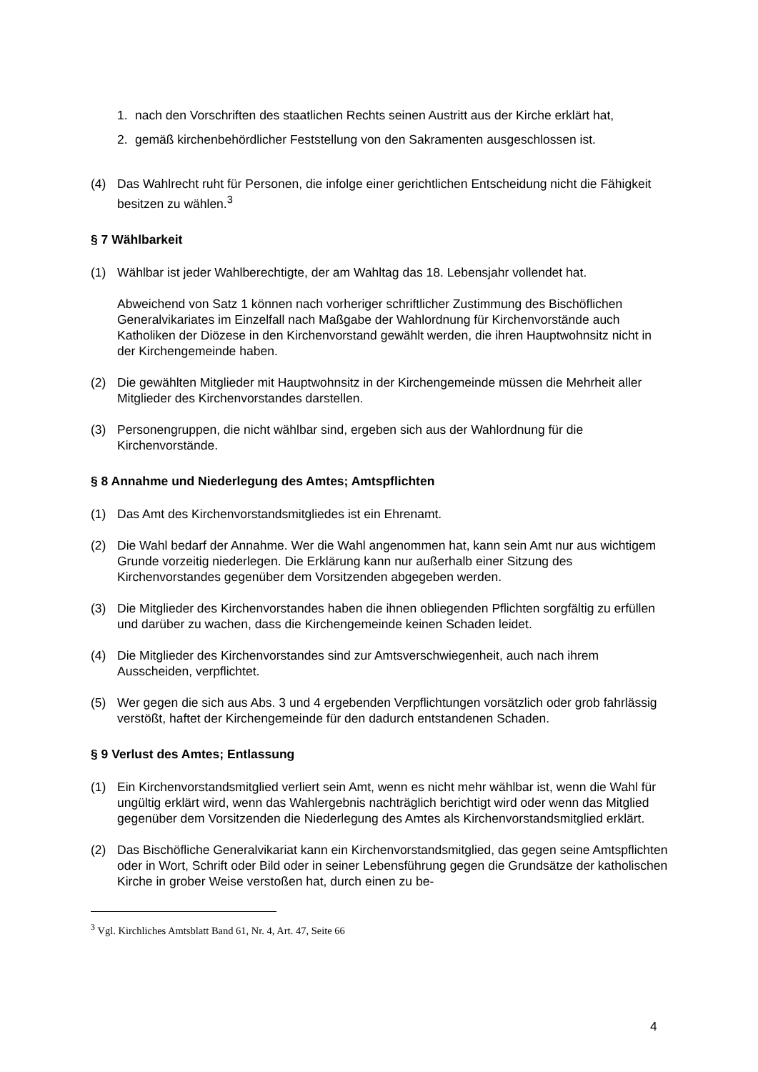1. nach den Vorschriften des staatlichen Rechts seinen Austritt aus der Kirche erklärt hat,
2. gemäß kirchenbehördlicher Feststellung von den Sakramenten ausgeschlossen ist.
(4) Das Wahlrecht ruht für Personen, die infolge einer gerichtlichen Entscheidung nicht die Fähigkeit besitzen zu wählen.<sup>3</sup>
§ 7 Wählbarkeit
(1) Wählbar ist jeder Wahlberechtigte, der am Wahltag das 18. Lebensjahr vollendet hat.
Abweichend von Satz 1 können nach vorheriger schriftlicher Zustimmung des Bischöflichen Generalvikariates im Einzelfall nach Maßgabe der Wahlordnung für Kirchenvorstände auch Katholiken der Diözese in den Kirchenvorstand gewählt werden, die ihren Hauptwohnsitz nicht in der Kirchengemeinde haben.
(2) Die gewählten Mitglieder mit Hauptwohnsitz in der Kirchengemeinde müssen die Mehrheit aller Mitglieder des Kirchenvorstandes darstellen.
(3) Personengruppen, die nicht wählbar sind, ergeben sich aus der Wahlordnung für die Kirchenvorstände.
§ 8 Annahme und Niederlegung des Amtes; Amtspflichten
(1) Das Amt des Kirchenvorstandsmitgliedes ist ein Ehrenamt.
(2) Die Wahl bedarf der Annahme. Wer die Wahl angenommen hat, kann sein Amt nur aus wichtigem Grunde vorzeitig niederlegen. Die Erklärung kann nur außerhalb einer Sitzung des Kirchenvorstandes gegenüber dem Vorsitzenden abgegeben werden.
(3) Die Mitglieder des Kirchenvorstandes haben die ihnen obliegenden Pflichten sorgfältig zu erfüllen und darüber zu wachen, dass die Kirchengemeinde keinen Schaden leidet.
(4) Die Mitglieder des Kirchenvorstandes sind zur Amtsverschwiegenheit, auch nach ihrem Ausscheiden, verpflichtet.
(5) Wer gegen die sich aus Abs. 3 und 4 ergebenden Verpflichtungen vorsätzlich oder grob fahrlässig verstößt, haftet der Kirchengemeinde für den dadurch entstandenen Schaden.
§ 9 Verlust des Amtes; Entlassung
(1) Ein Kirchenvorstandsmitglied verliert sein Amt, wenn es nicht mehr wählbar ist, wenn die Wahl für ungültig erklärt wird, wenn das Wahlergebnis nachträglich berichtigt wird oder wenn das Mitglied gegenüber dem Vorsitzenden die Niederlegung des Amtes als Kirchenvorstandsmitglied erklärt.
(2) Das Bischöfliche Generalvikariat kann ein Kirchenvorstandsmitglied, das gegen seine Amtspflichten oder in Wort, Schrift oder Bild oder in seiner Lebensführung gegen die Grundsätze der katholischen Kirche in grober Weise verstoßen hat, durch einen zu be-
<sup>3</sup> Vgl. Kirchliches Amtsblatt Band 61, Nr. 4, Art. 47, Seite 66
4